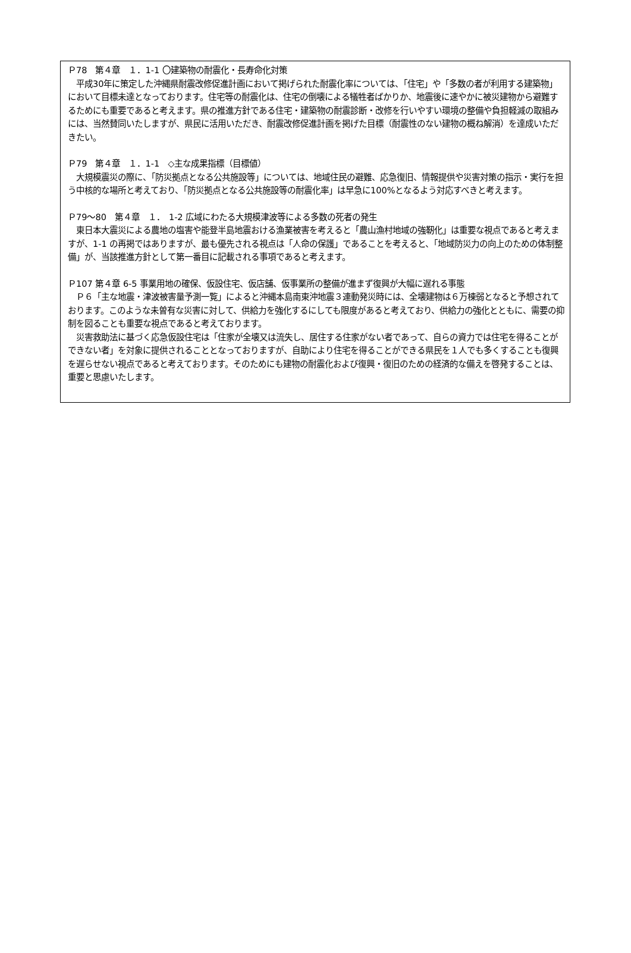Ｐ78　第４章　１．1-1 〇建築物の耐震化・長寿命化対策
　平成30年に策定した沖縄県耐震改修促進計画において掲げられた耐震化率については、「住宅」や「多数の者が利用する建築物」において目標未達となっております。住宅等の耐震化は、住宅の倒壊による犠牲者ばかりか、地震後に速やかに被災建物から避難するためにも重要であると考えます。県の推進方針である住宅・建築物の耐震診断・改修を行いやすい環境の整備や負担軽減の取組みには、当然賛同いたしますが、県民に活用いただき、耐震改修促進計画を掲げた目標（耐震性のない建物の概ね解消）を達成いただきたい。
Ｐ79　第４章　１．1-1　◇主な成果指標（目標値）
　大規模震災の際に、「防災拠点となる公共施設等」については、地域住民の避難、応急復旧、情報提供や災害対策の指示・実行を担う中核的な場所と考えており、「防災拠点となる公共施設等の耐震化率」は早急に100%となるよう対応すべきと考えます。
Ｐ79〜80　第４章　１．　1-2 広域にわたる大規模津波等による多数の死者の発生
　東日本大震災による農地の塩害や能登半島地震おける漁業被害を考えると「農山漁村地域の強靭化」は重要な視点であると考えますが、1-1 の再掲ではありますが、最も優先される視点は「人命の保護」であることを考えると、「地域防災力の向上のための体制整備」が、当該推進方針として第一番目に記載される事項であると考えます。
Ｐ107 第４章 6-5 事業用地の確保、仮設住宅、仮店舗、仮事業所の整備が進まず復興が大幅に遅れる事態
　Ｐ６「主な地震・津波被害量予測一覧」によると沖縄本島南東沖地震３連動発災時には、全壊建物は６万棟弱となると予想されております。このような未曽有な災害に対して、供給力を強化するにしても限度があると考えており、供給力の強化とともに、需要の抑制を図ることも重要な視点であると考えております。
　災害救助法に基づく応急仮設住宅は「住家が全壊又は流失し、居住する住家がない者であって、自らの資力では住宅を得ることができない者」を対象に提供されることとなっておりますが、自助により住宅を得ることができる県民を１人でも多くすることも復興を遅らせない視点であると考えております。そのためにも建物の耐震化および復興・復旧のための経済的な備えを啓発することは、重要と思慮いたします。